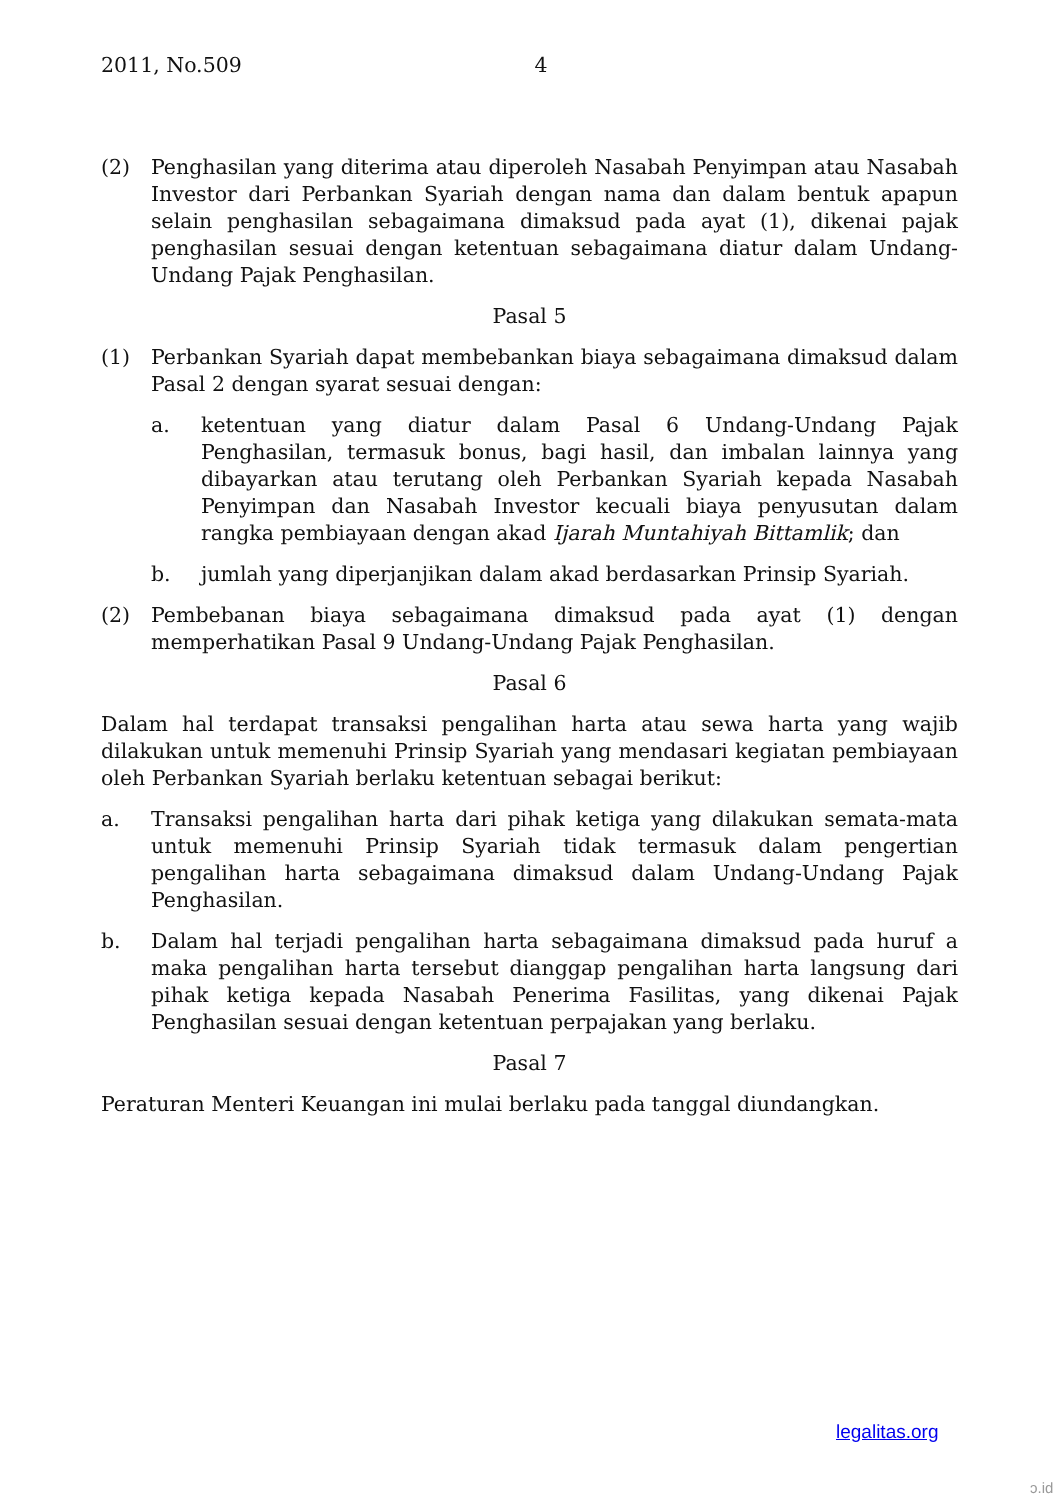2011, No.509 4
(2) Penghasilan yang diterima atau diperoleh Nasabah Penyimpan atau Nasabah Investor dari Perbankan Syariah dengan nama dan dalam bentuk apapun selain penghasilan sebagaimana dimaksud pada ayat (1), dikenai pajak penghasilan sesuai dengan ketentuan sebagaimana diatur dalam Undang-Undang Pajak Penghasilan.
Pasal 5
(1) Perbankan Syariah dapat membebankan biaya sebagaimana dimaksud dalam Pasal 2 dengan syarat sesuai dengan:
a. ketentuan yang diatur dalam Pasal 6 Undang-Undang Pajak Penghasilan, termasuk bonus, bagi hasil, dan imbalan lainnya yang dibayarkan atau terutang oleh Perbankan Syariah kepada Nasabah Penyimpan dan Nasabah Investor kecuali biaya penyusutan dalam rangka pembiayaan dengan akad Ijarah Muntahiyah Bittamlik; dan
b. jumlah yang diperjanjikan dalam akad berdasarkan Prinsip Syariah.
(2) Pembebanan biaya sebagaimana dimaksud pada ayat (1) dengan memperhatikan Pasal 9 Undang-Undang Pajak Penghasilan.
Pasal 6
Dalam hal terdapat transaksi pengalihan harta atau sewa harta yang wajib dilakukan untuk memenuhi Prinsip Syariah yang mendasari kegiatan pembiayaan oleh Perbankan Syariah berlaku ketentuan sebagai berikut:
a. Transaksi pengalihan harta dari pihak ketiga yang dilakukan semata-mata untuk memenuhi Prinsip Syariah tidak termasuk dalam pengertian pengalihan harta sebagaimana dimaksud dalam Undang-Undang Pajak Penghasilan.
b. Dalam hal terjadi pengalihan harta sebagaimana dimaksud pada huruf a maka pengalihan harta tersebut dianggap pengalihan harta langsung dari pihak ketiga kepada Nasabah Penerima Fasilitas, yang dikenai Pajak Penghasilan sesuai dengan ketentuan perpajakan yang berlaku.
Pasal 7
Peraturan Menteri Keuangan ini mulai berlaku pada tanggal diundangkan.
legalitas.org
ɔ.id